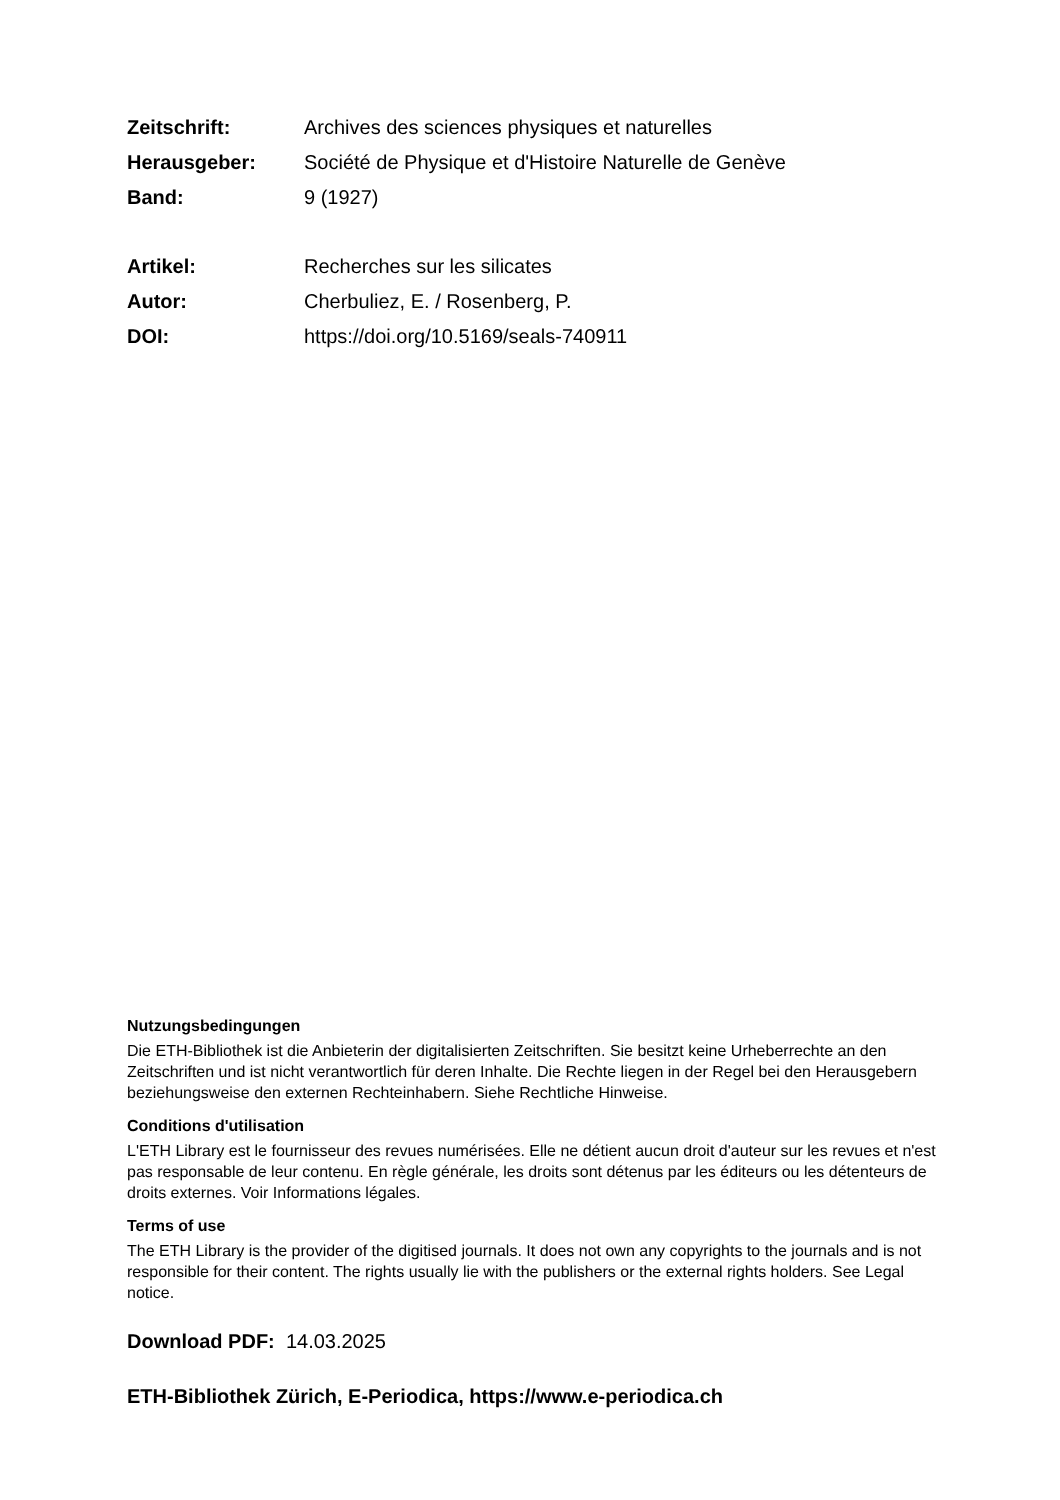Zeitschrift:
Archives des sciences physiques et naturelles
Herausgeber:
Société de Physique et d'Histoire Naturelle de Genève
Band: 9 (1927)
Artikel: Recherches sur les silicates
Autor: Cherbuliez, E. / Rosenberg, P.
DOI:
https://doi.org/10.5169/seals-740911
Nutzungsbedingungen
Die ETH-Bibliothek ist die Anbieterin der digitalisierten Zeitschriften. Sie besitzt keine Urheberrechte an den Zeitschriften und ist nicht verantwortlich für deren Inhalte. Die Rechte liegen in der Regel bei den Herausgebern beziehungsweise den externen Rechteinhabern. Siehe Rechtliche Hinweise.
Conditions d'utilisation
L'ETH Library est le fournisseur des revues numérisées. Elle ne détient aucun droit d'auteur sur les revues et n'est pas responsable de leur contenu. En règle générale, les droits sont détenus par les éditeurs ou les détenteurs de droits externes. Voir Informations légales.
Terms of use
The ETH Library is the provider of the digitised journals. It does not own any copyrights to the journals and is not responsible for their content. The rights usually lie with the publishers or the external rights holders. See Legal notice.
Download PDF: 14.03.2025
ETH-Bibliothek Zürich, E-Periodica, https://www.e-periodica.ch